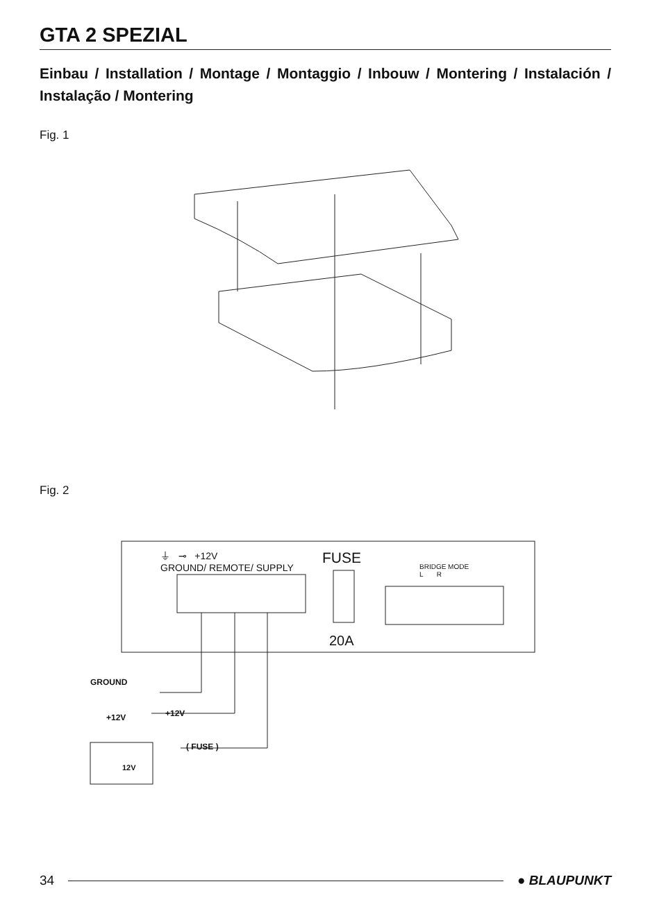GTA 2 SPEZIAL
Einbau / Installation / Montage / Montaggio / Inbouw / Montering / Instalación / Instalação / Montering
Fig. 1
Fig. 2
⏚ ⊸ +12V
GROUND/ REMOTE/ SUPPLY
FUSE
20A
BRIDGE MODE
L R
GROUND
+12V +12V
( FUSE )
12V
34 ● BLAUPUNKT